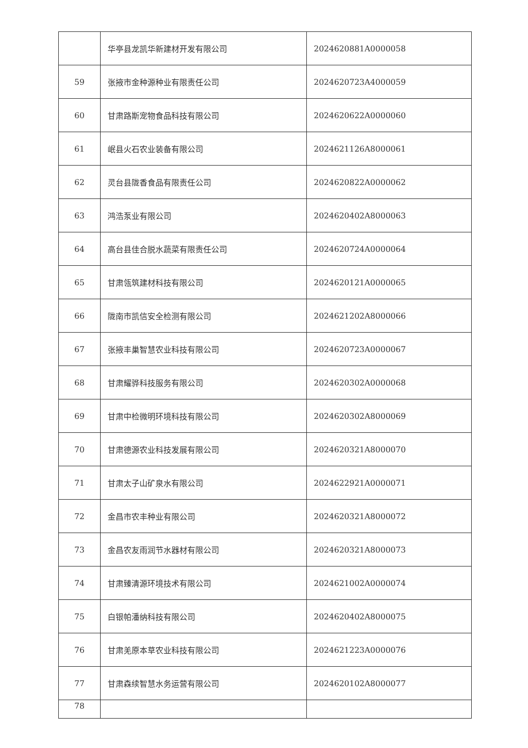| | 华亭县龙凯华新建材开发有限公司 | 2024620881A0000058 |
| 59 | 张掖市金种源种业有限责任公司 | 2024620723A4000059 |
| 60 | 甘肃路斯宠物食品科技有限公司 | 2024620622A0000060 |
| 61 | 岷县火石农业装备有限公司 | 2024621126A8000061 |
| 62 | 灵台县陇香食品有限责任公司 | 2024620822A0000062 |
| 63 | 鸿浩泵业有限公司 | 2024620402A8000063 |
| 64 | 高台县佳合脱水蔬菜有限责任公司 | 2024620724A0000064 |
| 65 | 甘肃瓴筑建材科技有限公司 | 2024620121A0000065 |
| 66 | 陇南市凯信安全检测有限公司 | 2024621202A8000066 |
| 67 | 张掖丰巢智慧农业科技有限公司 | 2024620723A0000067 |
| 68 | 甘肃耀骅科技服务有限公司 | 2024620302A0000068 |
| 69 | 甘肃中检微明环境科技有限公司 | 2024620302A8000069 |
| 70 | 甘肃德源农业科技发展有限公司 | 2024620321A8000070 |
| 71 | 甘肃太子山矿泉水有限公司 | 2024622921A0000071 |
| 72 | 金昌市农丰种业有限公司 | 2024620321A8000072 |
| 73 | 金昌农友雨润节水器材有限公司 | 2024620321A8000073 |
| 74 | 甘肃臻清源环境技术有限公司 | 2024621002A0000074 |
| 75 | 白银帕潘纳科技有限公司 | 2024620402A8000075 |
| 76 | 甘肃羌原本草农业科技有限公司 | 2024621223A0000076 |
| 77 | 甘肃森续智慧水务运营有限公司 | 2024620102A8000077 |
| 78 | | |